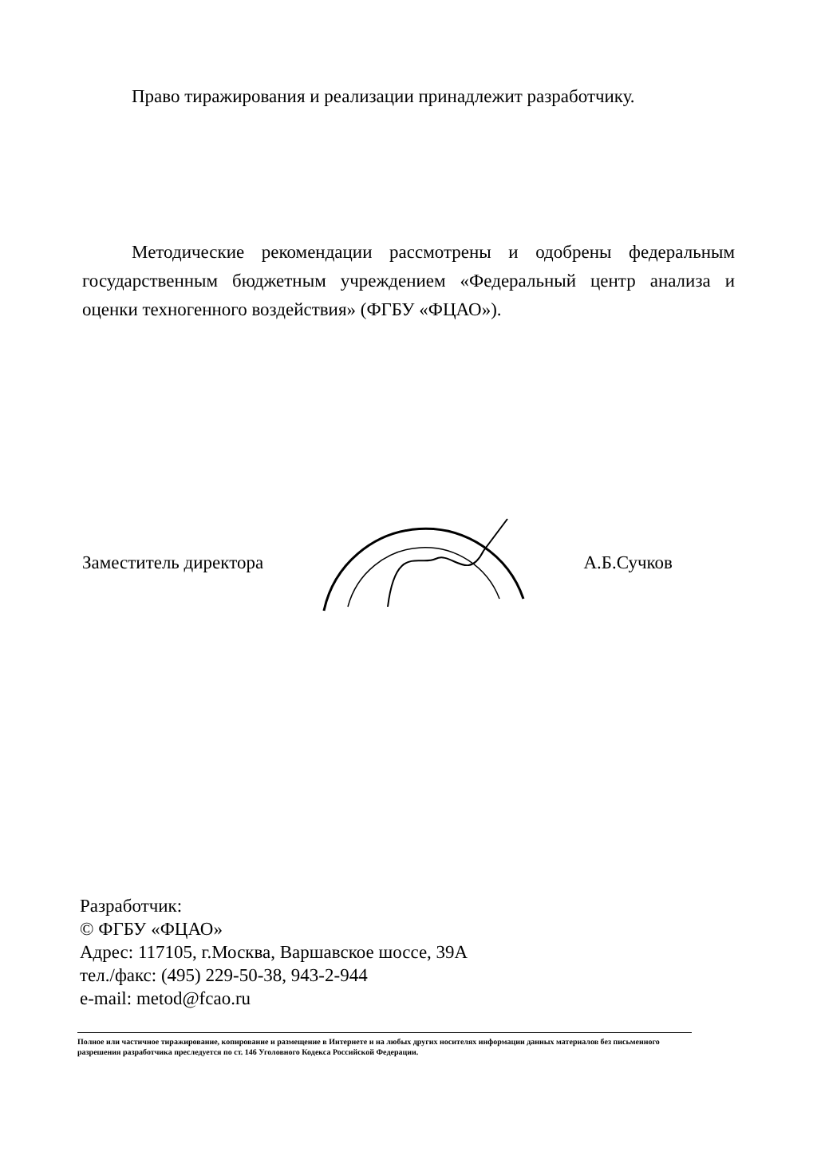Право тиражирования и реализации принадлежит разработчику.
Методические рекомендации рассмотрены и одобрены федеральным государственным бюджетным учреждением «Федеральный центр анализа и оценки техногенного воздействия» (ФГБУ «ФЦАО»).
Заместитель директора А.Б.Сучков
Разработчик:
© ФГБУ «ФЦАО»
Адрес: 117105, г.Москва, Варшавское шоссе, 39А
тел./факс: (495) 229-50-38, 943-2-944
e-mail: metod@fcao.ru
Полное или частичное тиражирование, копирование и размещение в Интернете и на любых других носителях информации данных материалов без письменного разрешения разработчика преследуется по ст. 146 Уголовного Кодекса Российской Федерации.